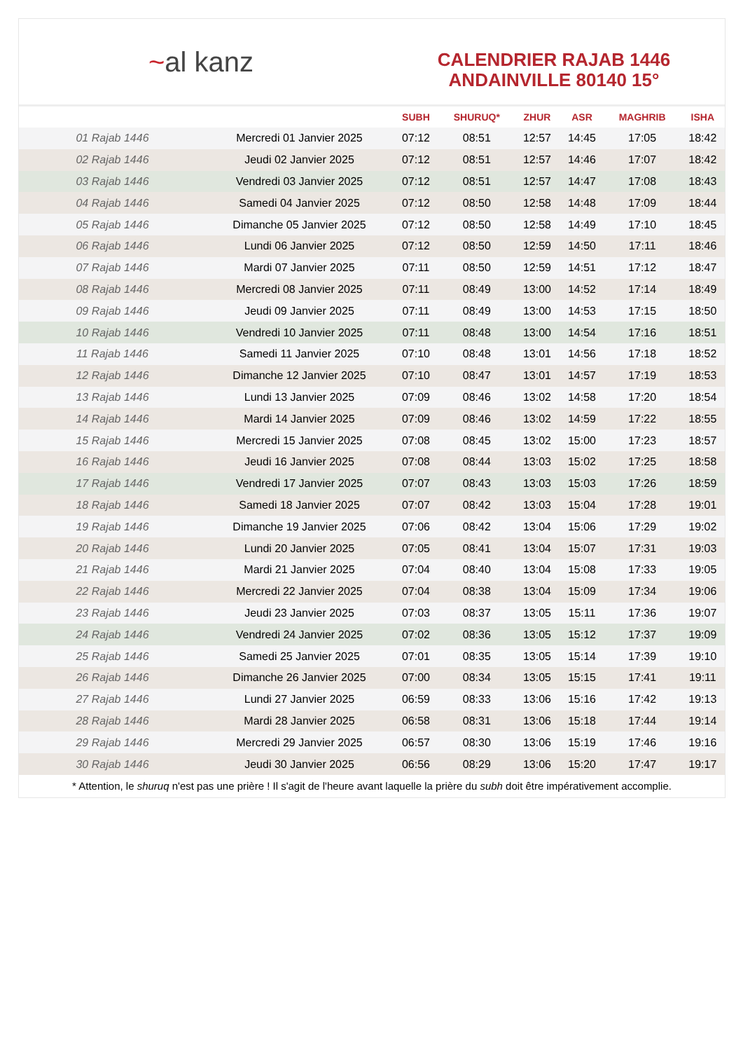~ al kanz
CALENDRIER RAJAB 1446
ANDAINVILLE 80140 15°
| | | SUBH | SHURUQ* | ZHUR | ASR | MAGHRIB | ISHA |
| --- | --- | --- | --- | --- | --- | --- | --- |
| 01 Rajab 1446 | Mercredi 01 Janvier 2025 | 07:12 | 08:51 | 12:57 | 14:45 | 17:05 | 18:42 |
| 02 Rajab 1446 | Jeudi 02 Janvier 2025 | 07:12 | 08:51 | 12:57 | 14:46 | 17:07 | 18:42 |
| 03 Rajab 1446 | Vendredi 03 Janvier 2025 | 07:12 | 08:51 | 12:57 | 14:47 | 17:08 | 18:43 |
| 04 Rajab 1446 | Samedi 04 Janvier 2025 | 07:12 | 08:50 | 12:58 | 14:48 | 17:09 | 18:44 |
| 05 Rajab 1446 | Dimanche 05 Janvier 2025 | 07:12 | 08:50 | 12:58 | 14:49 | 17:10 | 18:45 |
| 06 Rajab 1446 | Lundi 06 Janvier 2025 | 07:12 | 08:50 | 12:59 | 14:50 | 17:11 | 18:46 |
| 07 Rajab 1446 | Mardi 07 Janvier 2025 | 07:11 | 08:50 | 12:59 | 14:51 | 17:12 | 18:47 |
| 08 Rajab 1446 | Mercredi 08 Janvier 2025 | 07:11 | 08:49 | 13:00 | 14:52 | 17:14 | 18:49 |
| 09 Rajab 1446 | Jeudi 09 Janvier 2025 | 07:11 | 08:49 | 13:00 | 14:53 | 17:15 | 18:50 |
| 10 Rajab 1446 | Vendredi 10 Janvier 2025 | 07:11 | 08:48 | 13:00 | 14:54 | 17:16 | 18:51 |
| 11 Rajab 1446 | Samedi 11 Janvier 2025 | 07:10 | 08:48 | 13:01 | 14:56 | 17:18 | 18:52 |
| 12 Rajab 1446 | Dimanche 12 Janvier 2025 | 07:10 | 08:47 | 13:01 | 14:57 | 17:19 | 18:53 |
| 13 Rajab 1446 | Lundi 13 Janvier 2025 | 07:09 | 08:46 | 13:02 | 14:58 | 17:20 | 18:54 |
| 14 Rajab 1446 | Mardi 14 Janvier 2025 | 07:09 | 08:46 | 13:02 | 14:59 | 17:22 | 18:55 |
| 15 Rajab 1446 | Mercredi 15 Janvier 2025 | 07:08 | 08:45 | 13:02 | 15:00 | 17:23 | 18:57 |
| 16 Rajab 1446 | Jeudi 16 Janvier 2025 | 07:08 | 08:44 | 13:03 | 15:02 | 17:25 | 18:58 |
| 17 Rajab 1446 | Vendredi 17 Janvier 2025 | 07:07 | 08:43 | 13:03 | 15:03 | 17:26 | 18:59 |
| 18 Rajab 1446 | Samedi 18 Janvier 2025 | 07:07 | 08:42 | 13:03 | 15:04 | 17:28 | 19:01 |
| 19 Rajab 1446 | Dimanche 19 Janvier 2025 | 07:06 | 08:42 | 13:04 | 15:06 | 17:29 | 19:02 |
| 20 Rajab 1446 | Lundi 20 Janvier 2025 | 07:05 | 08:41 | 13:04 | 15:07 | 17:31 | 19:03 |
| 21 Rajab 1446 | Mardi 21 Janvier 2025 | 07:04 | 08:40 | 13:04 | 15:08 | 17:33 | 19:05 |
| 22 Rajab 1446 | Mercredi 22 Janvier 2025 | 07:04 | 08:38 | 13:04 | 15:09 | 17:34 | 19:06 |
| 23 Rajab 1446 | Jeudi 23 Janvier 2025 | 07:03 | 08:37 | 13:05 | 15:11 | 17:36 | 19:07 |
| 24 Rajab 1446 | Vendredi 24 Janvier 2025 | 07:02 | 08:36 | 13:05 | 15:12 | 17:37 | 19:09 |
| 25 Rajab 1446 | Samedi 25 Janvier 2025 | 07:01 | 08:35 | 13:05 | 15:14 | 17:39 | 19:10 |
| 26 Rajab 1446 | Dimanche 26 Janvier 2025 | 07:00 | 08:34 | 13:05 | 15:15 | 17:41 | 19:11 |
| 27 Rajab 1446 | Lundi 27 Janvier 2025 | 06:59 | 08:33 | 13:06 | 15:16 | 17:42 | 19:13 |
| 28 Rajab 1446 | Mardi 28 Janvier 2025 | 06:58 | 08:31 | 13:06 | 15:18 | 17:44 | 19:14 |
| 29 Rajab 1446 | Mercredi 29 Janvier 2025 | 06:57 | 08:30 | 13:06 | 15:19 | 17:46 | 19:16 |
| 30 Rajab 1446 | Jeudi 30 Janvier 2025 | 06:56 | 08:29 | 13:06 | 15:20 | 17:47 | 19:17 |
* Attention, le shuruq n'est pas une prière ! Il s'agit de l'heure avant laquelle la prière du subh doit être impérativement accomplie.